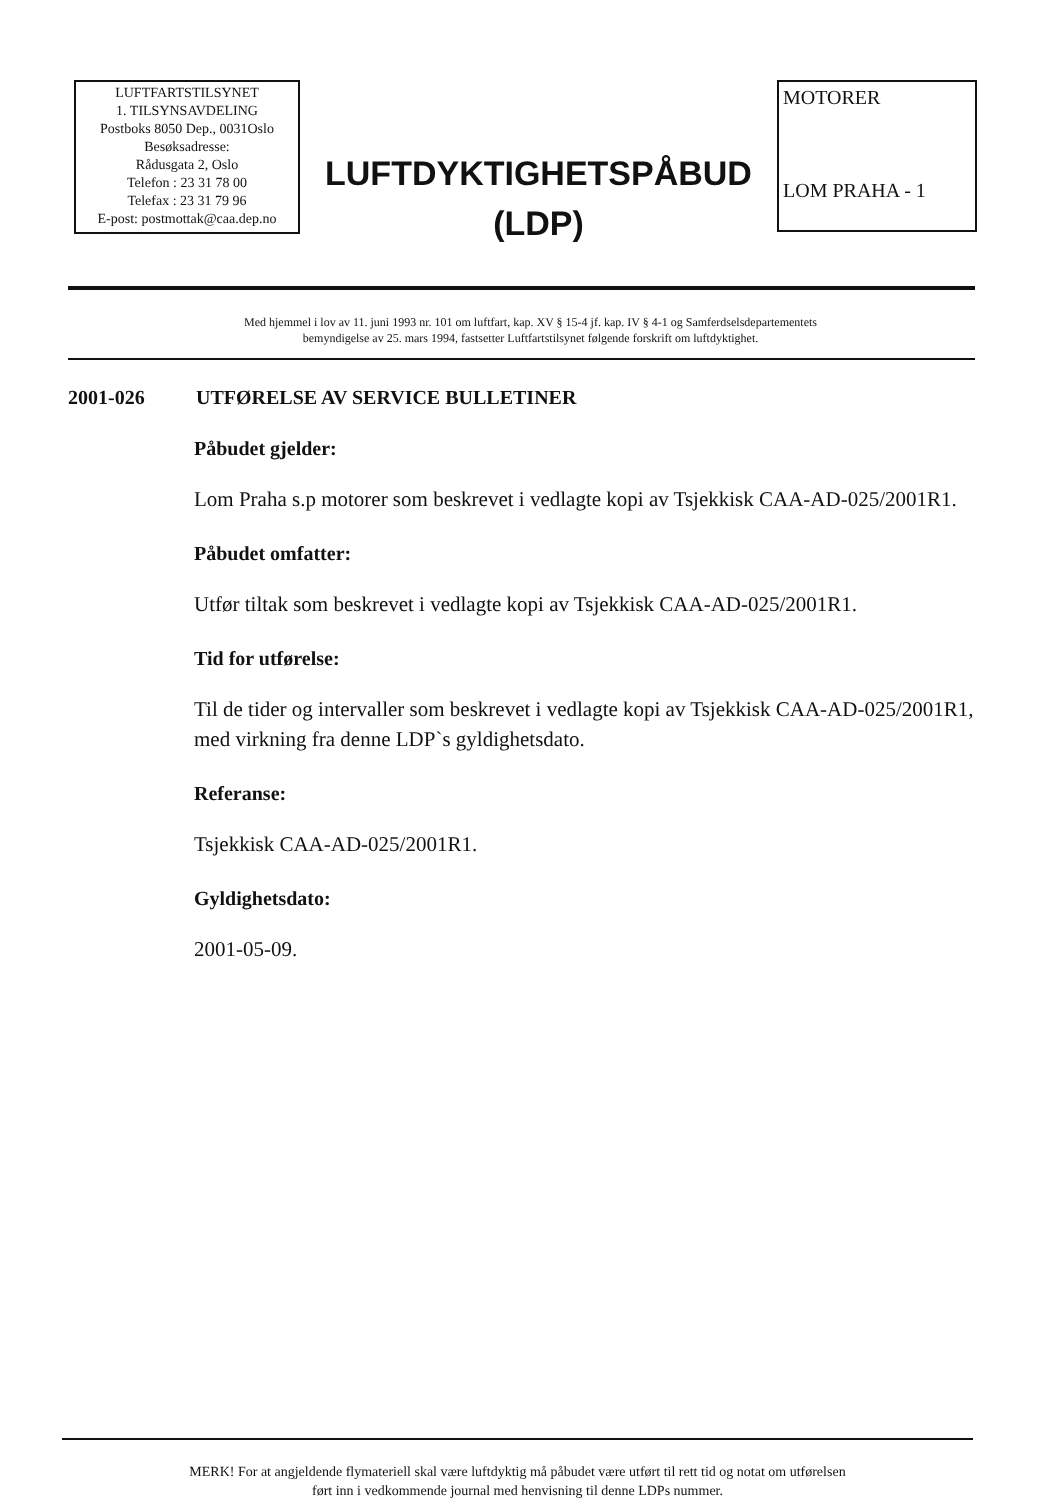LUFTFARTSTILSYNET
1. TILSYNSAVDELING
Postboks 8050 Dep., 0031Oslo
Besøksadresse:
Rådusgata 2, Oslo
Telefon : 23 31 78 00
Telefax : 23 31 79 96
E-post: postmottak@caa.dep.no
LUFTDYKTIGHETSPÅBUD
(LDP)
MOTORER
LOM PRAHA - 1
Med hjemmel i lov av 11. juni 1993 nr. 101 om luftfart, kap. XV § 15-4 jf. kap. IV § 4-1 og Samferdselsdepartementets
bemyndigelse av 25. mars 1994, fastsetter Luftfartstilsynet følgende forskrift om luftdyktighet.
2001-026 UTFØRELSE AV SERVICE BULLETINER
Påbudet gjelder:
Lom Praha s.p motorer som beskrevet i vedlagte kopi av Tsjekkisk CAA-AD-025/2001R1.
Påbudet omfatter:
Utfør tiltak som beskrevet i vedlagte kopi av Tsjekkisk CAA-AD-025/2001R1.
Tid for utførelse:
Til de tider og intervaller som beskrevet i vedlagte kopi av Tsjekkisk CAA-AD-025/2001R1, med virkning fra denne LDP`s gyldighetsdato.
Referanse:
Tsjekkisk CAA-AD-025/2001R1.
Gyldighetsdato:
2001-05-09.
MERK! For at angjeldende flymateriell skal være luftdyktig må påbudet være utført til rett tid og notat om utførelsen
ført inn i vedkommende journal med henvisning til denne LDPs nummer.